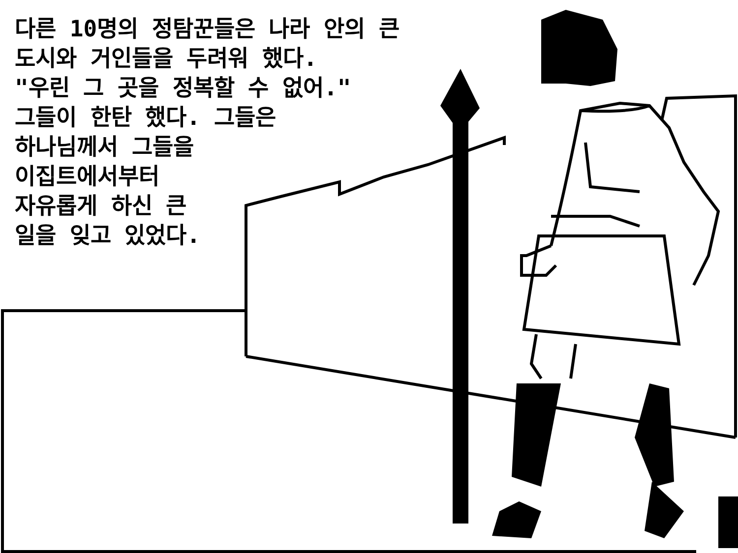다른 10명의 정탐꾼들은 나라 안의 큰 도시와 거인들을 두려워 했다. "우린 그 곳을 정복할 수 없어." 그들이 한탄 했다. 그들은 하나님께서 그들을 이집트에서부터 자유롭게 하신 큰 일을 잊고 있었다.